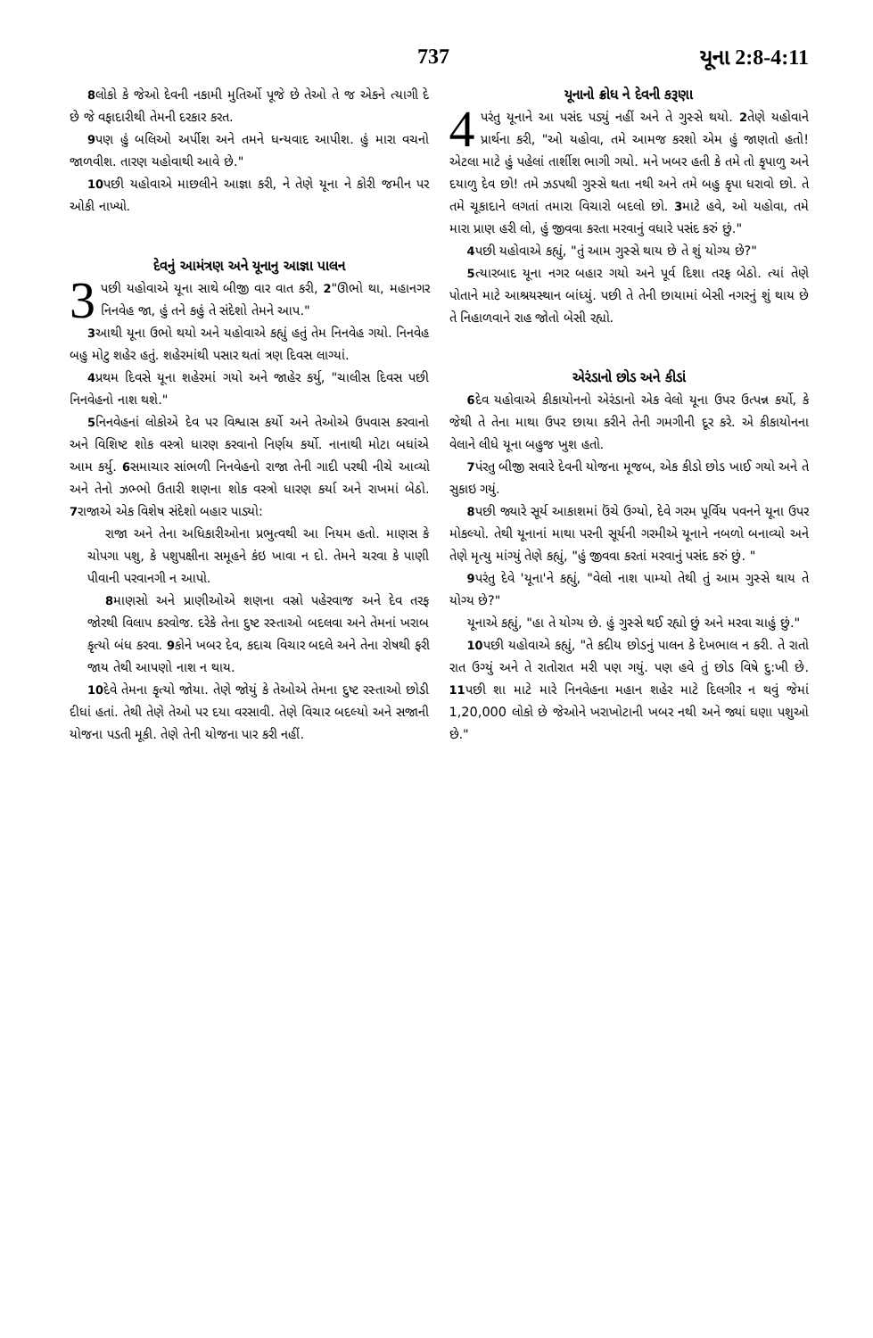737 યૂના 2:8-4:11
8લોકો કે જેઓ દેવની નકામી મુતિર્ઓ પૂજે છે તેઓ તે જ એકને ત્યાગી દે છે જે વફાદારીથી તેમની દરકાર કરત.
9પણ હું બલિઓ અર્પીશ અને તમને ધન્યવાદ આપીશ. હું મારા વચનો જાળવીશ. તારણ યહોવાથી આવે છે."
10પછી યહોવાએ માછલીને આજ્ઞા કરી, ને તેણે યૂના ને કોરી જમીન પર ઓકી નાખ્યો.
દેવનું આમંત્રણ અને યૂનાનુ આજ્ઞા પાલન
3 પછી યહોવાએ યૂના સાથે બીજી વાર વાત કરી, 2"ઊભો થા, મહાનગર નિનવેહ જા, હું તને કહું તે સંદેશો તેમને આપ."
3આથી યૂના ઉભો થયો અને યહોવાએ કહ્યું હતું તેમ નિનવેહ ગયો. નિનવેહ બહુ મોટુ શહેર હતું. શહેરમાંથી પસાર થતાં ત્રણ દિવસ લાગ્યાં.
4પ્રથમ દિવસે યૂના શહેરમાં ગયો અને જાહેર કર્યુ, "ચાલીસ દિવસ પછી નિનવેહનો નાશ થશે."
5નિનવેહનાં લોકોએ દેવ પર વિશ્વાસ કર્યો અને તેઓએ ઉપવાસ કરવાનો અને વિશિષ્ટ શોક વસ્ત્રો ધારણ કરવાનો નિર્ણય કર્યો. નાનાથી મોટા બધાંએ આમ કર્યુ. 6સમાચાર સાંભળી નિનવેહનો રાજા તેની ગાદી પરથી નીચે આવ્યો અને તેનો ઝભ્ભો ઉતારી શણના શોક વસ્ત્રો ધારણ કર્યા અને રાખમાં બેઠો. 7રાજાએ એક વિશેષ સંદેશો બહાર પાડ્યો:
રાજા અને તેના અધિકારીઓના પ્રભુત્વથી આ નિયમ હતો. માણસ કે ચોપગા પશુ, કે પશુપક્ષીના સમૂહને કંઇ ખાવા ન દો. તેમને ચરવા કે પાણી પીવાની પરવાનગી ન આપો.
8માણસો અને પ્રાણીઓએ શણના વસ્રો પહેરવાજ અને દેવ તરફ જોરથી વિલાપ કરવોજ. દરેકે તેના દુષ્ટ રસ્તાઓ બદલવા અને તેમનાં ખરાબ કૃત્યો બંધ કરવા. 9કોને ખબર દેવ, કદાચ વિચાર બદલે અને તેના રોષથી ફરી જાય તેથી આપણો નાશ ન થાય.
10દેવે તેમના કૃત્યો જોયા. તેણે જોયું કે તેઓએ તેમના દુષ્ટ રસ્તાઓ છોડી દીધાં હતાં. તેથી તેણે તેઓ પર દયા વરસાવી. તેણે વિચાર બદલ્યો અને સજાની યોજના પડતી મૂકી. તેણે તેની યોજના પાર કરી નહીં.
યૂનાનો ક્રોધ ને દેવની કરૂણા
4 પરંતુ યૂનાને આ પસંદ પડ્યું નહીં અને તે ગુસ્સે થયો. 2તેણે યહોવાને પ્રાર્થના કરી, "ઓ યહોવા, તમે આમજ કરશો એમ હું જાણતો હતો! એટલા માટે હું પહેલાં તાર્શીશ ભાગી ગયો. મને ખબર હતી કે તમે તો કૃપાળુ અને દયાળુ દેવ છો! તમે ઝડપથી ગુસ્સે થતા નથી અને તમે બહુ કૃપા ધરાવો છો. તે તમે ચૂકાદાને લગતાં તમારા વિચારો બદલો છો. 3માટે હવે, ઓ યહોવા, તમે મારા પ્રાણ હરી લો, હું જીવવા કરતા મરવાનું વધારે પસંદ કરું છું."
4પછી યહોવાએ કહ્યું, "તું આમ ગુસ્સે થાય છે તે શું યોગ્ય છે?"
5ત્યારબાદ યૂના નગર બહાર ગયો અને પૂર્વ દિશા તરફ બેઠો. ત્યાં તેણે પોતાને માટે આશ્રયસ્થાન બાંધ્યું. પછી તે તેની છાયામાં બેસી નગરનું શું થાય છે તે નિહાળવાને રાહ જોતો બેસી રહ્યો.
એરંડાનો છોડ અને કીડાં
6દેવ યહોવાએ કીકાયોનનો એરંડાનો એક વેલો યૂના ઉપર ઉત્પન્ન કર્યો, કે જેથી તે તેના માથા ઉપર છાયા કરીને તેની ગમગીની દૂર કરે. એ કીકાયોનના વેલાને લીધે યૂના બહુજ ખુશ હતો.
7પંરતુ બીજી સવારે દેવની યોજના મૂજબ, એક કીડો છોડ ખાઈ ગયો અને તે સુકાઇ ગયું.
8પછી જ્યારે સૂર્ય આકાશમાં ઉંચે ઉગ્યો, દેવે ગરમ પૂર્વિય પવનને યૂના ઉપર મોકલ્યો. તેથી યૂનાનાં માથા પરની સૂર્યની ગરમીએ યૂનાને નબળો બનાવ્યો અને તેણે મૃત્યુ માંગ્યું તેણે કહ્યું, "હું જીવવા કરતાં મરવાનું પસંદ કરું છું. "
9પરંતુ દેવે 'યૂના'ને કહ્યું, "વેલો નાશ પામ્યો તેથી તું આમ ગુસ્સે થાય તે યોગ્ય છે?"
યૂનાએ કહ્યું, "હા તે યોગ્ય છે. હું ગુસ્સે થઈ રહ્યો છું અને મરવા ચાહું છું."
10પછી યહોવાએ કહ્યું, "તે કદીય છોડનું પાલન કે દેખભાલ ન કરી. તે રાતો રાત ઉગ્યું અને તે રાતોરાત મરી પણ ગયું. પણ હવે તું છોડ વિષે દુ:ખી છે. 11પછી શા માટે મારે નિનવેહના મહાન શહેર માટે દિલગીર ન થવું જેમાં 1,20,000 લોકો છે જેઓને ખરાખોટાની ખબર નથી અને જ્યાં ઘણા પશુઓ છે."